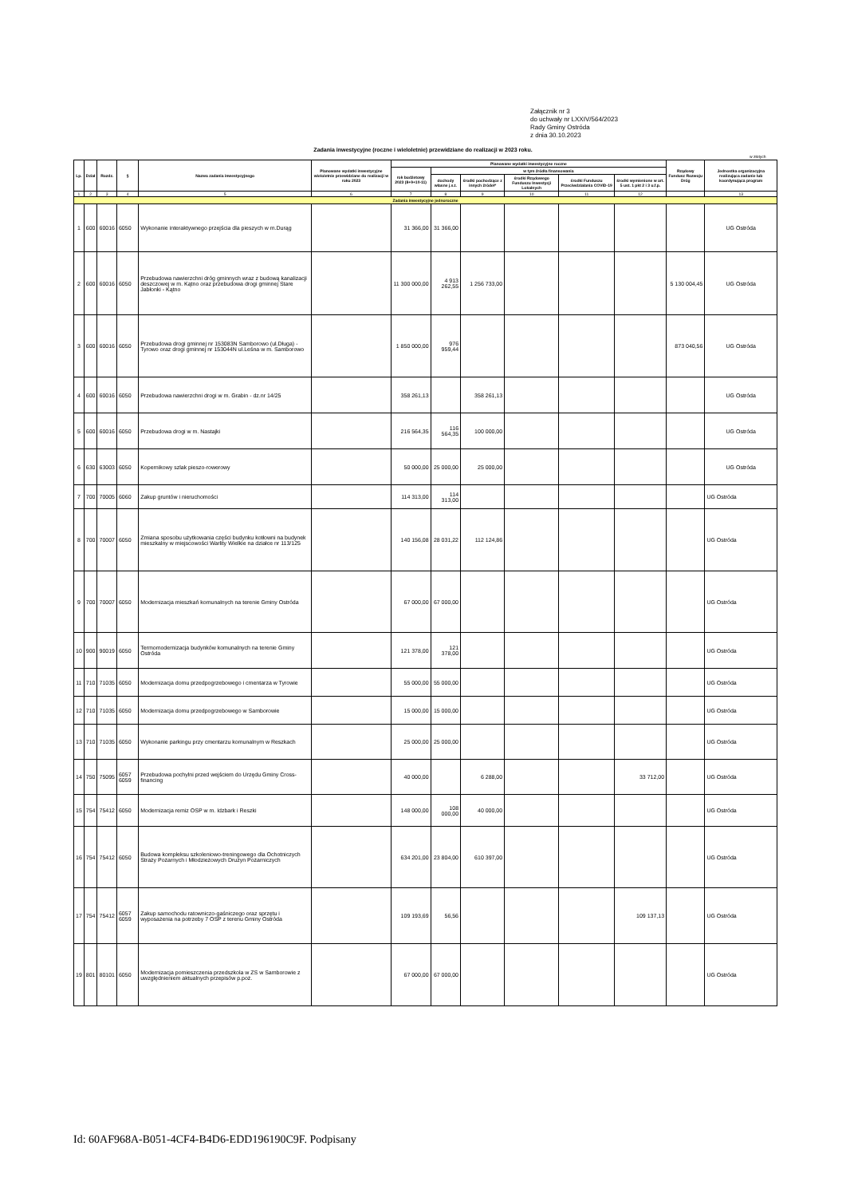Załącznik nr 3
do uchwały nr LXXIV/564/2023
Rady Gminy Ostróda
z dnia 30.10.2023
Zadania inwestycyjne (roczne i wieloletnie) przewidziane do realizacji w 2023 roku.
w złotych
| Lp. | Dział | Rozdz. | § | Nazwa zadania inwestycyjnego | Planowane wydatki inwestycyjne wieloletnie przewidziane do realizacji w roku 2023 | Planowane wydatki inwestycyjne roczne | | | | | | Rządowy Fundusz Rozwoju Dróg | Jednostka organizacyjna realizująca zadanie lub koordynująca program |
| --- | --- | --- | --- | --- | --- | --- | --- | --- | --- | --- | --- | --- | --- |
| | | | | | | rok budżetowy 2023 (8+9+10-11) | w tym źródła finansowania | | | | | | |
| | | | | | | | dochody własne j.s.t. | środki pochodzące z innych źródeł* | środki Rządowego Funduszu Inwestycji Lokalnych | środki Funduszu Przeciwdziałania COVID-19 | środki wymienione w art. 5 ust. 1 pkt 2 i 3 u.f.p. | | |
| 1 | 2 | 3 | 4 | 5 | 6 | 7 | 8 | 9 | 10 | 11 | 12 | | 13 |
| Zadania inwestycyjne jednoroczne | | | | | | | | | | | | | |
| 1 | 600 | 60016 | 6050 | Wykonanie interaktywnego przejścia dla pieszych w m.Durąg | | 31 366,00 | 31 366,00 | | | | | | UG Ostróda |
| 2 | 600 | 60016 | 6050 | Przebudowa nawierzchni dróg gminnych wraz z budową kanalizacji deszczowej w m. Kątno oraz przebudowa drogi gminnej Stare Jabłonki - Kątno | | 11 300 000,00 | 4 913 262,55 | 1 256 733,00 | | | | 5 130 004,45 | UG Ostróda |
| 3 | 600 | 60016 | 6050 | Przebudowa drogi gminnej nr 153083N Samborowo (ul.Długa) - Tyrowo oraz drogi gminnej nr 153044N ul.Leśna w m. Samborowo | | 1 850 000,00 | 976 959,44 | | | | | 873 040,56 | UG Ostróda |
| 4 | 600 | 60016 | 6050 | Przebudowa nawierzchni drogi w m. Grabin - dz.nr 14/25 | | 358 261,13 | | 358 261,13 | | | | | UG Ostróda |
| 5 | 600 | 60016 | 6050 | Przebudowa drogi w m. Nastajki | | 216 564,35 | 116 564,35 | 100 000,00 | | | | | UG Ostróda |
| 6 | 630 | 63003 | 6050 | Kopernikowy szlak pieszo-rowerowy | | 50 000,00 | 25 000,00 | 25 000,00 | | | | | UG Ostróda |
| 7 | 700 | 70005 | 6060 | Zakup gruntów i nieruchomości | | 114 313,00 | 114 313,00 | | | | | | UG Ostróda |
| 8 | 700 | 70007 | 6050 | Zmiana sposobu użytkowania części budynku kotłowni na budynek mieszkalny w miejscowości Warlity Wielkie na działce nr 113/125 | | 140 156,08 | 28 031,22 | 112 124,86 | | | | | UG Ostróda |
| 9 | 700 | 70007 | 6050 | Modernizacja mieszkań komunalnych na terenie Gminy Ostróda | | 67 000,00 | 67 000,00 | | | | | | UG Ostróda |
| 10 | 900 | 90019 | 6050 | Termomodernizacja budynków komunalnych na terenie Gminy Ostróda | | 121 378,00 | 121 378,00 | | | | | | UG Ostróda |
| 11 | 710 | 71035 | 6050 | Modernizacja domu przedpogrzebowego i cmentarza w Tyrowie | | 55 000,00 | 55 000,00 | | | | | | UG Ostróda |
| 12 | 710 | 71035 | 6050 | Modernizacja domu przedpogrzebowego w Samborowie | | 15 000,00 | 15 000,00 | | | | | | UG Ostróda |
| 13 | 710 | 71035 | 6050 | Wykonanie parkingu przy cmentarzu komunalnym w Reszkach | | 25 000,00 | 25 000,00 | | | | | | UG Ostróda |
| 14 | 750 | 75095 | 6057 6059 | Przebudowa pochylni przed wejściem do Urzędu Gminy Cross-financing | | 40 000,00 | | 6 288,00 | | | 33 712,00 | | UG Ostróda |
| 15 | 754 | 75412 | 6050 | Modernizacja remiz OSP w m. Idzbark i Reszki | | 148 000,00 | 108 000,00 | 40 000,00 | | | | | UG Ostróda |
| 16 | 754 | 75412 | 6050 | Budowa kompleksu szkoleniowo-treningowego dla Ochotniczych Straży Pożarnych i Młodzieżowych Drużyn Pożarniczych | | 634 201,00 | 23 804,00 | 610 397,00 | | | | | UG Ostróda |
| 17 | 754 | 75412 | 6057 6059 | Zakup samochodu ratowniczo-gaśniczego oraz sprzętu i wyposażenia na potrzeby 7 OSP z terenu Gminy Ostróda | | 109 193,69 | 56,56 | | | | 109 137,13 | | UG Ostróda |
| 19 | 801 | 80101 | 6050 | Modernizacja pomieszczenia przedszkola w ZS w Samborowie z uwzględnieniem aktualnych przepisów p.poż. | | 67 000,00 | 67 000,00 | | | | | | UG Ostróda |
Id: 60AF968A-B051-4CF4-B4D6-EDD196190C9F. Podpisany